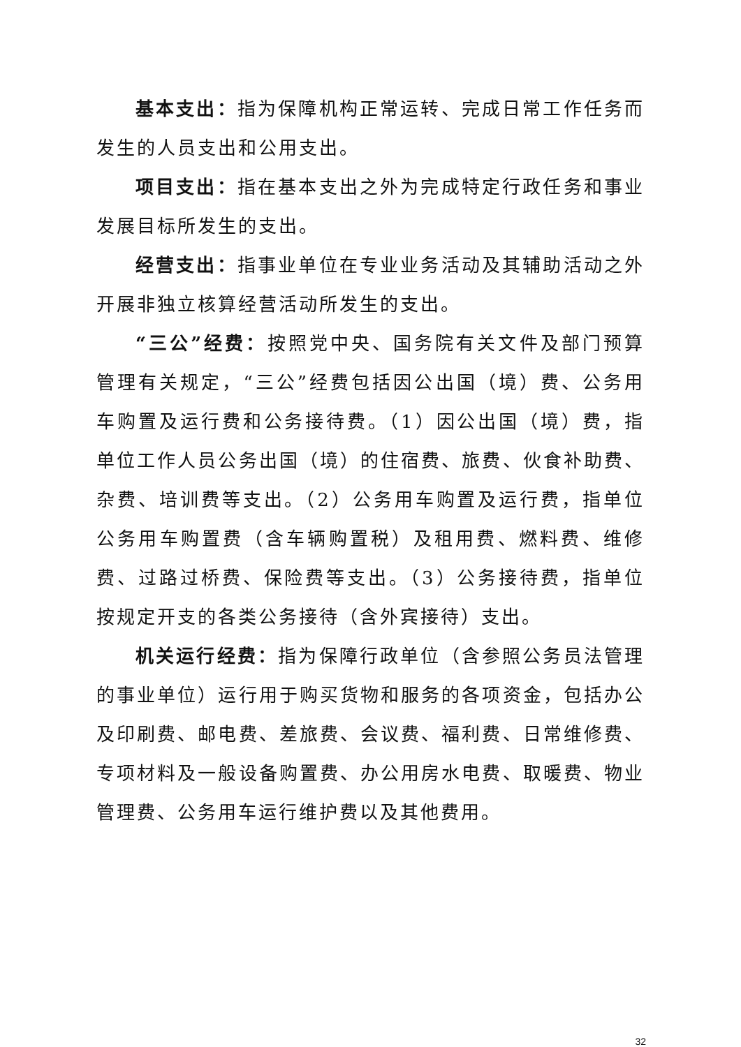基本支出：指为保障机构正常运转、完成日常工作任务而发生的人员支出和公用支出。
项目支出：指在基本支出之外为完成特定行政任务和事业发展目标所发生的支出。
经营支出：指事业单位在专业业务活动及其辅助活动之外开展非独立核算经营活动所发生的支出。
“三公”经费：按照党中央、国务院有关文件及部门预算管理有关规定，“三公”经费包括因公出国（境）费、公务用车购置及运行费和公务接待费。（1）因公出国（境）费，指单位工作人员公务出国（境）的住宿费、旅费、伙食补助费、杂费、培训费等支出。（2）公务用车购置及运行费，指单位公务用车购置费（含车辆购置税）及租用费、燃料费、维修费、过路过桥费、保险费等支出。（3）公务接待费，指单位按规定开支的各类公务接待（含外宾接待）支出。
机关运行经费：指为保障行政单位（含参照公务员法管理的事业单位）运行用于购买货物和服务的各项资金，包括办公及印刷费、邮电费、差旅费、会议费、福利费、日常维修费、专项材料及一般设备购置费、办公用房水电费、取暖费、物业管理费、公务用车运行维护费以及其他费用。
32